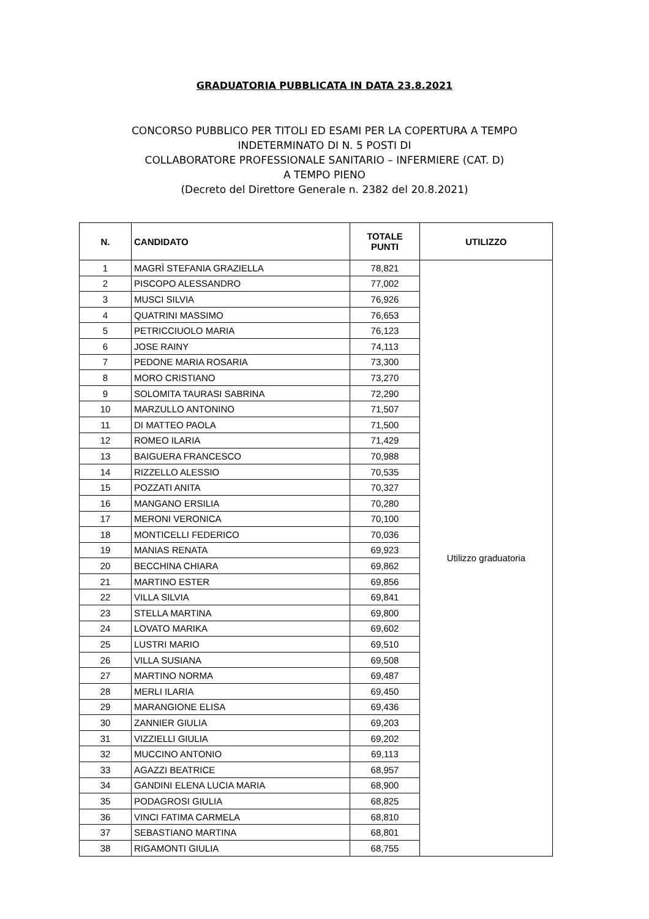GRADUATORIA PUBBLICATA IN DATA 23.8.2021
CONCORSO PUBBLICO PER TITOLI ED ESAMI PER LA COPERTURA A TEMPO
INDETERMINATO DI N. 5 POSTI DI
COLLABORATORE PROFESSIONALE SANITARIO – INFERMIERE (CAT. D)
A TEMPO PIENO
(Decreto del Direttore Generale n. 2382 del 20.8.2021)
| N. | CANDIDATO | TOTALE PUNTI | UTILIZZO |
| --- | --- | --- | --- |
| 1 | MAGRÌ STEFANIA GRAZIELLA | 78,821 | Utilizzo graduatoria |
| 2 | PISCOPO ALESSANDRO | 77,002 | |
| 3 | MUSCI SILVIA | 76,926 | |
| 4 | QUATRINI MASSIMO | 76,653 | |
| 5 | PETRICCIUOLO MARIA | 76,123 | |
| 6 | JOSE RAINY | 74,113 | |
| 7 | PEDONE MARIA ROSARIA | 73,300 | |
| 8 | MORO CRISTIANO | 73,270 | |
| 9 | SOLOMITA TAURASI SABRINA | 72,290 | |
| 10 | MARZULLO ANTONINO | 71,507 | |
| 11 | DI MATTEO PAOLA | 71,500 | |
| 12 | ROMEO ILARIA | 71,429 | |
| 13 | BAIGUERA FRANCESCO | 70,988 | |
| 14 | RIZZELLO ALESSIO | 70,535 | |
| 15 | POZZATI ANITA | 70,327 | |
| 16 | MANGANO ERSILIA | 70,280 | |
| 17 | MERONI VERONICA | 70,100 | |
| 18 | MONTICELLI FEDERICO | 70,036 | |
| 19 | MANIAS RENATA | 69,923 | |
| 20 | BECCHINA CHIARA | 69,862 | |
| 21 | MARTINO ESTER | 69,856 | |
| 22 | VILLA SILVIA | 69,841 | |
| 23 | STELLA MARTINA | 69,800 | |
| 24 | LOVATO MARIKA | 69,602 | |
| 25 | LUSTRI MARIO | 69,510 | |
| 26 | VILLA SUSIANA | 69,508 | |
| 27 | MARTINO NORMA | 69,487 | |
| 28 | MERLI ILARIA | 69,450 | |
| 29 | MARANGIONE ELISA | 69,436 | |
| 30 | ZANNIER GIULIA | 69,203 | |
| 31 | VIZZIELLI GIULIA | 69,202 | |
| 32 | MUCCINO ANTONIO | 69,113 | |
| 33 | AGAZZI BEATRICE | 68,957 | |
| 34 | GANDINI ELENA LUCIA MARIA | 68,900 | |
| 35 | PODAGROSI GIULIA | 68,825 | |
| 36 | VINCI FATIMA CARMELA | 68,810 | |
| 37 | SEBASTIANO MARTINA | 68,801 | |
| 38 | RIGAMONTI GIULIA | 68,755 | |